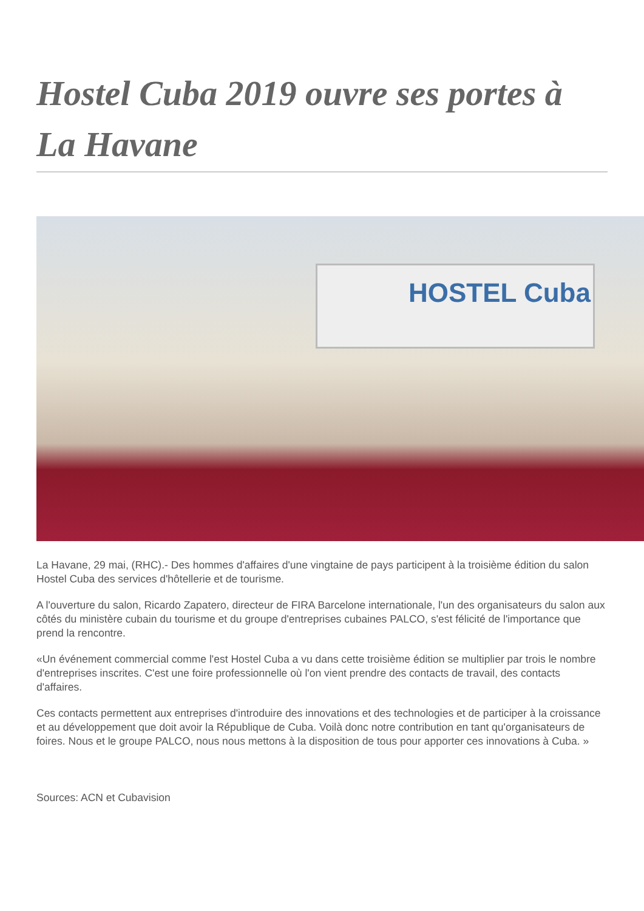Hostel Cuba 2019 ouvre ses portes à La Havane
HOSTEL Cuba
La Havane, 29 mai, (RHC).- Des hommes d'affaires d'une vingtaine de pays participent à la troisième édition du salon Hostel Cuba des services d'hôtellerie et de tourisme.
A l'ouverture du salon, Ricardo Zapatero, directeur de FIRA Barcelone internationale, l'un des organisateurs du salon aux côtés du ministère cubain du tourisme et du groupe d'entreprises cubaines PALCO, s'est félicité de l'importance que prend la rencontre.
«Un événement commercial comme l'est Hostel Cuba a vu dans cette troisième édition se multiplier par trois le nombre d'entreprises inscrites. C'est une foire professionnelle où l'on vient prendre des contacts de travail, des contacts d'affaires.
Ces contacts permettent aux entreprises d'introduire des innovations et des technologies et de participer à la croissance et au développement que doit avoir la République de Cuba. Voilà donc notre contribution en tant qu'organisateurs de foires. Nous et le groupe PALCO, nous nous mettons à la disposition de tous pour apporter ces innovations à Cuba. »
Sources: ACN et Cubavision